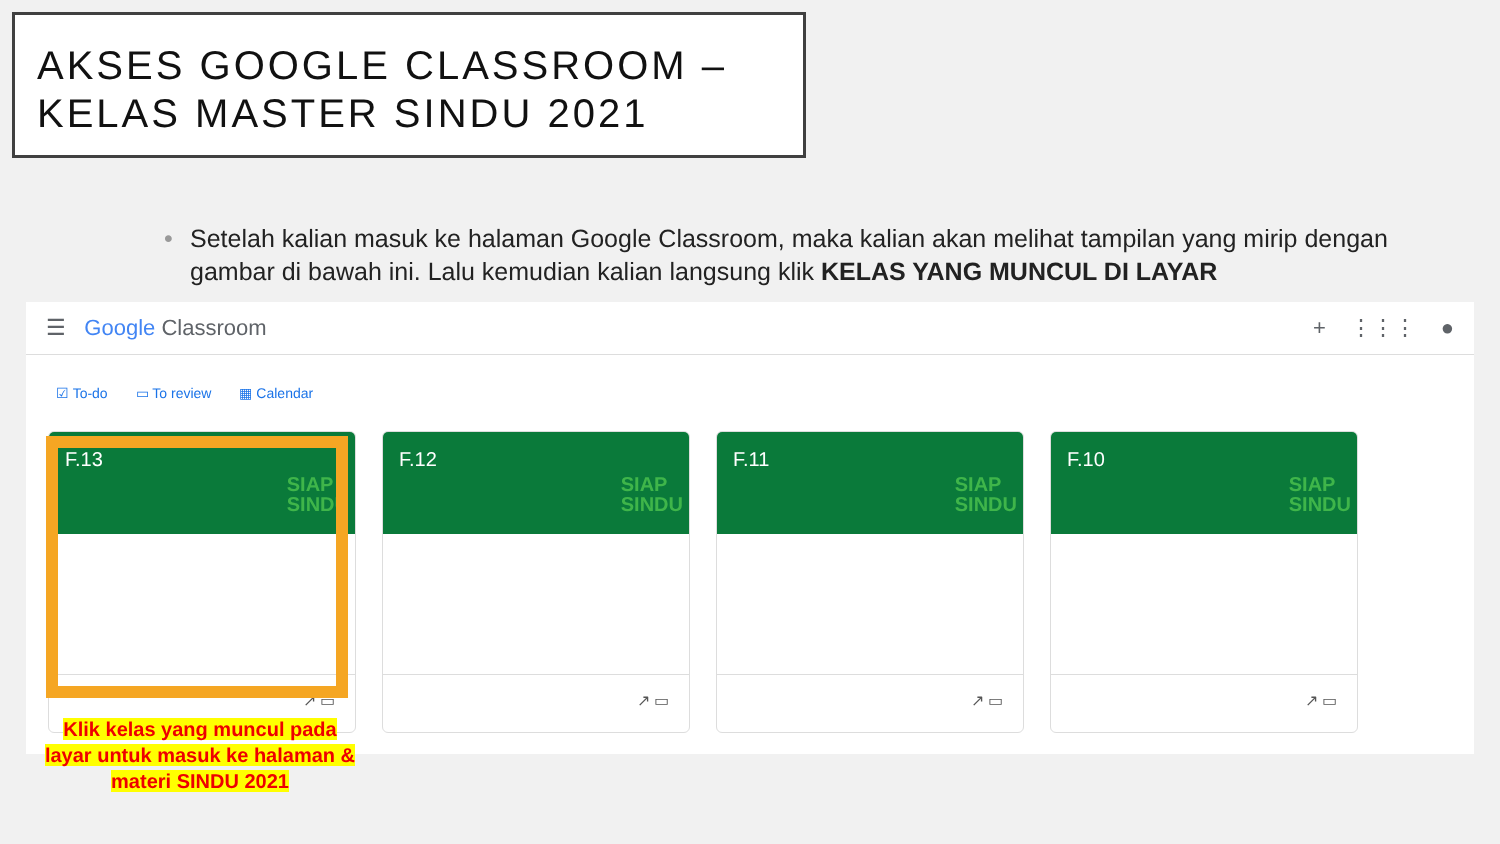AKSES GOOGLE CLASSROOM –
KELAS MASTER SINDU 2021
• Setelah kalian masuk ke halaman Google Classroom, maka kalian akan melihat tampilan yang mirip dengan gambar di bawah ini. Lalu kemudian kalian langsung klik KELAS YANG MUNCUL DI LAYAR
☰ Google Classroom + ⋮⋮⋮ ●
☑ To-do ▭ To review ▦ Calendar
F.13
SIAP
SINDU
↗ ▭
F.12
SIAP
SINDU
↗ ▭
F.11
SIAP
SINDU
↗ ▭
F.10
SIAP
SINDU
↗ ▭
Klik kelas yang muncul pada layar untuk masuk ke halaman & materi SINDU 2021